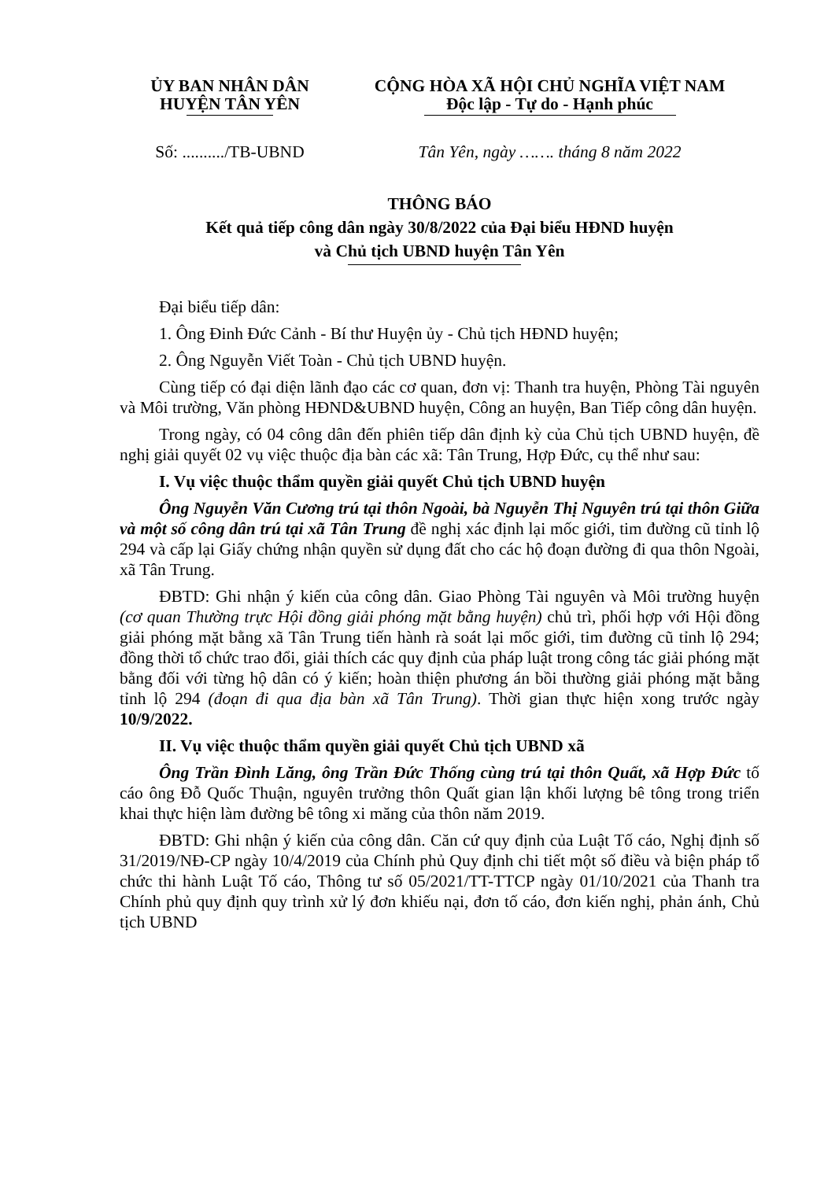ỦY BAN NHÂN DÂN
HUYỆN TÂN YÊN
CỘNG HÒA XÃ HỘI CHỦ NGHĨA VIỆT NAM
Độc lập - Tự do - Hạnh phúc
Số: ........../TB-UBND
Tân Yên, ngày ……. tháng 8 năm 2022
THÔNG BÁO
Kết quả tiếp công dân ngày 30/8/2022 của Đại biểu HĐND huyện
và Chủ tịch UBND huyện Tân Yên
Đại biểu tiếp dân:
1. Ông Đinh Đức Cảnh - Bí thư Huyện ủy - Chủ tịch HĐND huyện;
2. Ông Nguyễn Viết Toàn - Chủ tịch UBND huyện.
Cùng tiếp có đại diện lãnh đạo các cơ quan, đơn vị: Thanh tra huyện, Phòng Tài nguyên và Môi trường, Văn phòng HĐND&UBND huyện, Công an huyện, Ban Tiếp công dân huyện.
Trong ngày, có 04 công dân đến phiên tiếp dân định kỳ của Chủ tịch UBND huyện, đề nghị giải quyết 02 vụ việc thuộc địa bàn các xã: Tân Trung, Hợp Đức, cụ thể như sau:
I. Vụ việc thuộc thẩm quyền giải quyết Chủ tịch UBND huyện
Ông Nguyễn Văn Cương trú tại thôn Ngoài, bà Nguyễn Thị Nguyên trú tại thôn Giữa và một số công dân trú tại xã Tân Trung đề nghị xác định lại mốc giới, tim đường cũ tỉnh lộ 294 và cấp lại Giấy chứng nhận quyền sử dụng đất cho các hộ đoạn đường đi qua thôn Ngoài, xã Tân Trung.
ĐBTD: Ghi nhận ý kiến của công dân. Giao Phòng Tài nguyên và Môi trường huyện (cơ quan Thường trực Hội đồng giải phóng mặt bằng huyện) chủ trì, phối hợp với Hội đồng giải phóng mặt bằng xã Tân Trung tiến hành rà soát lại mốc giới, tim đường cũ tỉnh lộ 294; đồng thời tổ chức trao đổi, giải thích các quy định của pháp luật trong công tác giải phóng mặt bằng đối với từng hộ dân có ý kiến; hoàn thiện phương án bồi thường giải phóng mặt bằng tỉnh lộ 294 (đoạn đi qua địa bàn xã Tân Trung). Thời gian thực hiện xong trước ngày 10/9/2022.
II. Vụ việc thuộc thẩm quyền giải quyết Chủ tịch UBND xã
Ông Trần Đình Lăng, ông Trần Đức Thống cùng trú tại thôn Quất, xã Hợp Đức tố cáo ông Đỗ Quốc Thuận, nguyên trưởng thôn Quất gian lận khối lượng bê tông trong triển khai thực hiện làm đường bê tông xi măng của thôn năm 2019.
ĐBTD: Ghi nhận ý kiến của công dân. Căn cứ quy định của Luật Tố cáo, Nghị định số 31/2019/NĐ-CP ngày 10/4/2019 của Chính phủ Quy định chi tiết một số điều và biện pháp tổ chức thi hành Luật Tố cáo, Thông tư số 05/2021/TT-TTCP ngày 01/10/2021 của Thanh tra Chính phủ quy định quy trình xử lý đơn khiếu nại, đơn tố cáo, đơn kiến nghị, phản ánh, Chủ tịch UBND